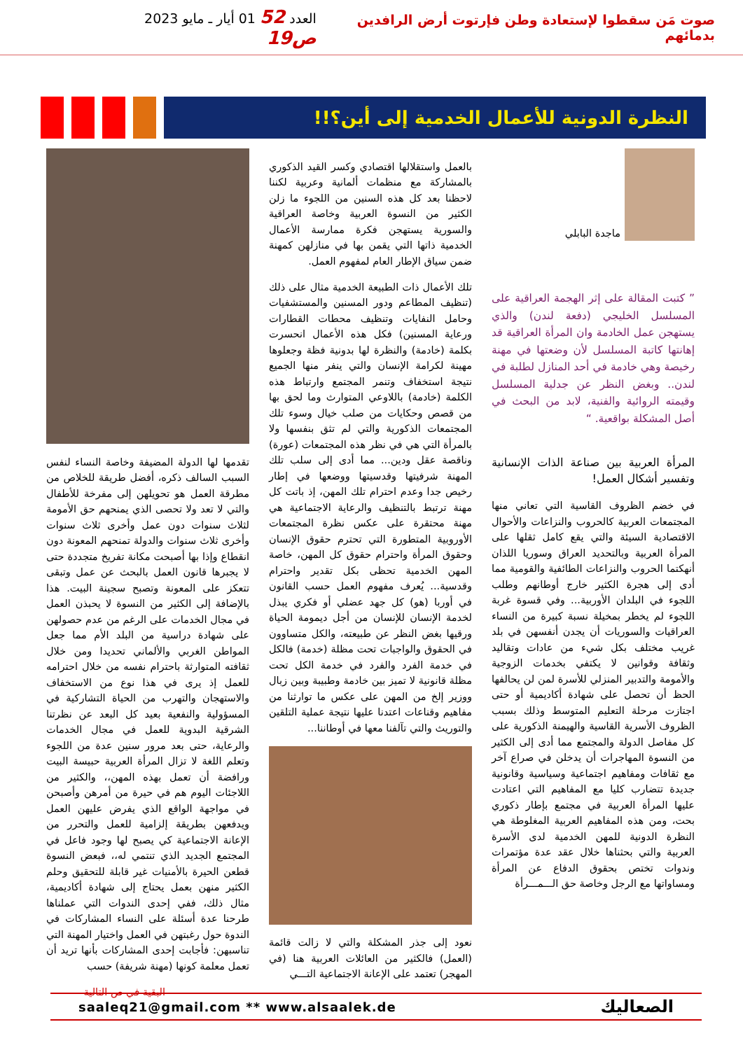صوت مَن سقطوا لإستعادة وطن فإرتوت أرض الرافدين بدمائهم
العدد 52 01 أيار ـ مايو 2023 ص19
النظرة الدونية للأعمال الخدمية إلى أين؟!!
ماجدة البابلي
” كتبت المقالة على إثر الهجمة العراقية على المسلسل الخليجي (دفعة لندن) والذي يستهجن عمل الخادمة وان المرأة العراقية قد إهانتها كاتبة المسلسل لأن وضعتها في مهنة رخيصة وهي خادمة في أحد المنازل لطلبة في لندن.. وبغض النظر عن جدلية المسلسل وقيمته الروائية والفنية، لابد من البحث في أصل المشكلة بواقعية. “
المرأة العربية بين صناعة الذات الإنسانية وتفسير أشكال العمل!
في خضم الظروف القاسية التي تعاني منها المجتمعات العربية كالحروب والنزاعات والأحوال الاقتصادية السيئة والتي يقع كامل ثقلها على المرأة العربية وبالتحديد العراق وسوريا اللذان أنهكتما الحروب والنزاعات الطائفية والقومية مما أدى إلى هجرة الكثير خارج أوطانهم وطلب اللجوء في البلدان الأوربية... وفي قسوة غربة اللجوء لم يخطر بمخيلة نسبة كبيرة من النساء العراقيات والسوريات أن يجدن أنفسهن في بلد غريب مختلف بكل شيء من عادات وتقاليد وثقافة وقوانين لا يكتفي بخدمات الزوجية والأمومة والتدبير المنزلي للأسرة لمن لن يحالفها الحظ أن تحصل على شهادة أكاديمية أو حتى اجتازت مرحلة التعليم المتوسط وذلك بسبب الظروف الأسرية القاسية والهيمنة الذكورية على كل مفاصل الدولة والمجتمع مما أدى إلى الكثير من النسوة المهاجرات أن يدخلن في صراع آخر مع ثقافات ومفاهيم اجتماعية وسياسية وقانونية جديدة تتضارب كليا مع المفاهيم التي اعتادت عليها المرأة العربية في مجتمع بإطار ذكوري بحت، ومن هذه المفاهيم العربية المغلوطة هي النظرة الدونية للمهن الخدمية لدى الأسرة العربية والتي بحثناها خلال عقد عدة مؤتمرات وندوات تختص بحقوق الدفاع عن المرأة ومساواتها مع الرجل وخاصة حق الـــمـــرأة
بالعمل واستقلالها اقتصادي وكسر القيد الذكوري بالمشاركة مع منظمات ألمانية وعربية لكننا لاحظنا بعد كل هذه السنين من اللجوء ما زلن الكثير من النسوة العربية وخاصة العراقية والسورية يستهجن فكرة ممارسة الأعمال الخدمية ذاتها التي يقمن بها في منازلهن كمهنة ضمن سياق الإطار العام لمفهوم العمل.
تلك الأعمال ذات الطبيعة الخدمية مثال على ذلك (تنظيف المطاعم ودور المسنين والمستشفيات وحامل النفايات وتنظيف محطات القطارات ورعاية المسنين) فكل هذه الأعمال انحسرت بكلمة (خادمة) والنظرة لها بدونية فظة وجعلوها مهينة لكرامة الإنسان والتي ينفر منها الجميع نتيجة استخفاف وتنمر المجتمع وارتباط هذه الكلمة (خادمة) باللاوعي المتوارث وما لحق بها من قصص وحكايات من صلب خيال وسوء تلك المجتمعات الذكورية والتي لم تثق بنفسها ولا بالمرأة التي هي في نظر هذه المجتمعات (عورة) وناقصة عقل ودين... مما أدى إلى سلب تلك المهنة شرفيتها وقدسيتها ووضعها في إطار رخيص جدا وعدم احترام تلك المهن، إذ باتت كل مهنة ترتبط بالتنظيف والرعاية الاجتماعية هي مهنة محتقرة على عكس نظرة المجتمعات الأوروبية المتطورة التي تحترم حقوق الإنسان وحقوق المرأة واحترام حقوق كل المهن، خاصة المهن الخدمية تحظى بكل تقدير واحترام وقدسية... يُعرف مفهوم العمل حسب القانون في أوربا (هو) كل جهد عضلي أو فكري يبذل لخدمة الإنسان للإنسان من أجل ديمومة الحياة ورقيها بغض النظر عن طبيعته، والكل متساوون في الحقوق والواجبات تحت مظلة (خدمة) فالكل في خدمة الفرد والفرد في خدمة الكل تحت مظلة قانونية لا تميز بين خادمة وطبيبة وبين زبال ووزير إلخ من المهن على عكس ما توارثنا من مفاهيم وقناعات اعتدنا عليها نتيجة عملية التلقين والتوريث والتي تآلفنا معها في أوطاننا...
نعود إلى جذر المشكلة والتي لا زالت قائمة (العمل) فالكثير من العائلات العربية هنا (في المهجر) تعتمد على الإعانة الاجتماعية التـــي
تقدمها لها الدولة المضيفة وخاصة النساء لنفس السبب السالف ذكره، أفضل طريقة للخلاص من مطرقة العمل هو تحويلهن إلى مفرخة للأطفال والتي لا تعد ولا تحصى الذي يمنحهم حق الأمومة لثلاث سنوات دون عمل وأخرى ثلاث سنوات وأخرى ثلاث سنوات والدولة تمنحهم المعونة دون انقطاع وإذا بها أصبحت مكانة تفريخ متجددة حتى لا يجبرها قانون العمل بالبحث عن عمل وتبقى تتعكز على المعونة وتصبح سجينة البيت. هذا بالإضافة إلى الكثير من النسوة لا يحبذن العمل في مجال الخدمات على الرغم من عدم حصولهن على شهادة دراسية من البلد الأم مما جعل المواطن الغربي والألماني تحديدا ومن خلال ثقافته المتوارثة باحترام نفسه من خلال احترامه للعمل إذ يرى في هذا نوع من الاستخفاف والاستهجان والتهرب من الحياة التشاركية في المسؤولية والنفعية بعيد كل البعد عن نظرتنا الشرقية البدوية للعمل في مجال الخدمات والرعاية، حتى بعد مرور سنين عدة من اللجوء وتعلم اللغة لا تزال المرأة العربية حبيسة البيت ورافضة أن تعمل بهذه المهن،، والكثير من اللاجئات اليوم هم في حيرة من أمرهن وأصبحن في مواجهة الواقع الذي يفرض عليهن العمل ويدفعهن بطريقة إلزامية للعمل والتحرر من الإعانة الاجتماعية كي يصبح لها وجود فاعل في المجتمع الجديد الذي تنتمي له،، فبعض النسوة قطعن الحيرة بالأمنيات غير قابلة للتحقيق وحلم الكثير منهن بعمل يحتاج إلى شهادة أكاديمية، مثال ذلك، ففي إحدى الندوات التي عملناها طرحنا عدة أسئلة على النساء المشاركات في الندوة حول رغبتهن في العمل واختيار المهنة التي تناسبهن: فأجابت إحدى المشاركات بأنها تريد أن تعمل معلمة كونها (مهنة شريفة) حسب
البقية في ص التالية
saaleq21@gmail.com ** www.alsaalek.de الصعاليك